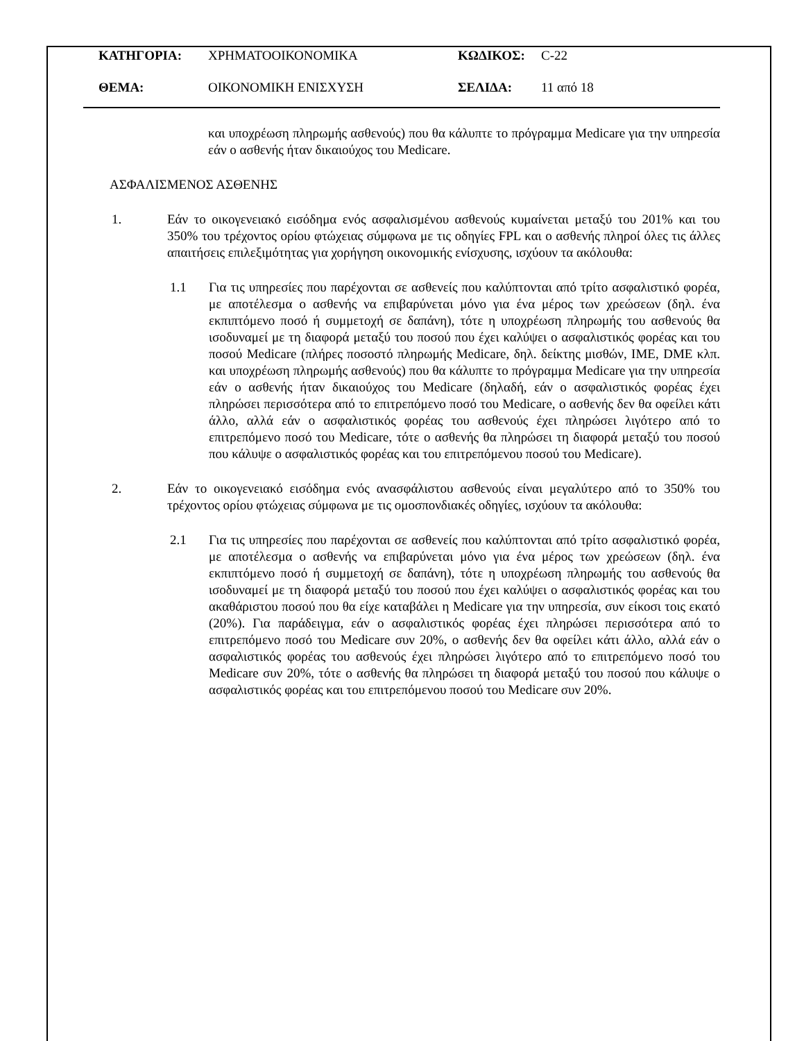ΚΑΤΗΓΟΡΙΑ: ΧΡΗΜΑΤΟΟΙΚΟΝΟΜΙΚΑ ΚΩΔΙΚΟΣ: C-22
ΘΕΜΑ: ΟΙΚΟΝΟΜΙΚΗ ΕΝΙΣΧΥΣΗ ΣΕΛΙΔΑ: 11 από 18
και υποχρέωση πληρωμής ασθενούς) που θα κάλυπτε το πρόγραμμα Medicare για την υπηρεσία εάν ο ασθενής ήταν δικαιούχος του Medicare.
ΑΣΦΑΛΙΣΜΕΝΟΣ ΑΣΘΕΝΗΣ
1. Εάν το οικογενειακό εισόδημα ενός ασφαλισμένου ασθενούς κυμαίνεται μεταξύ του 201% και του 350% του τρέχοντος ορίου φτώχειας σύμφωνα με τις οδηγίες FPL και ο ασθενής πληροί όλες τις άλλες απαιτήσεις επιλεξιμότητας για χορήγηση οικονομικής ενίσχυσης, ισχύουν τα ακόλουθα:
1.1 Για τις υπηρεσίες που παρέχονται σε ασθενείς που καλύπτονται από τρίτο ασφαλιστικό φορέα, με αποτέλεσμα ο ασθενής να επιβαρύνεται μόνο για ένα μέρος των χρεώσεων (δηλ. ένα εκπιπτόμενο ποσό ή συμμετοχή σε δαπάνη), τότε η υποχρέωση πληρωμής του ασθενούς θα ισοδυναμεί με τη διαφορά μεταξύ του ποσού που έχει καλύψει ο ασφαλιστικός φορέας και του ποσού Medicare (πλήρες ποσοστό πληρωμής Medicare, δηλ. δείκτης μισθών, IME, DME κλπ. και υποχρέωση πληρωμής ασθενούς) που θα κάλυπτε το πρόγραμμα Medicare για την υπηρεσία εάν ο ασθενής ήταν δικαιούχος του Medicare (δηλαδή, εάν ο ασφαλιστικός φορέας έχει πληρώσει περισσότερα από το επιτρεπόμενο ποσό του Medicare, ο ασθενής δεν θα οφείλει κάτι άλλο, αλλά εάν ο ασφαλιστικός φορέας του ασθενούς έχει πληρώσει λιγότερο από το επιτρεπόμενο ποσό του Medicare, τότε ο ασθενής θα πληρώσει τη διαφορά μεταξύ του ποσού που κάλυψε ο ασφαλιστικός φορέας και του επιτρεπόμενου ποσού του Medicare).
2. Εάν το οικογενειακό εισόδημα ενός ανασφάλιστου ασθενούς είναι μεγαλύτερο από το 350% του τρέχοντος ορίου φτώχειας σύμφωνα με τις ομοσπονδιακές οδηγίες, ισχύουν τα ακόλουθα:
2.1 Για τις υπηρεσίες που παρέχονται σε ασθενείς που καλύπτονται από τρίτο ασφαλιστικό φορέα, με αποτέλεσμα ο ασθενής να επιβαρύνεται μόνο για ένα μέρος των χρεώσεων (δηλ. ένα εκπιπτόμενο ποσό ή συμμετοχή σε δαπάνη), τότε η υποχρέωση πληρωμής του ασθενούς θα ισοδυναμεί με τη διαφορά μεταξύ του ποσού που έχει καλύψει ο ασφαλιστικός φορέας και του ακαθάριστου ποσού που θα είχε καταβάλει η Medicare για την υπηρεσία, συν είκοσι τοις εκατό (20%). Για παράδειγμα, εάν ο ασφαλιστικός φορέας έχει πληρώσει περισσότερα από το επιτρεπόμενο ποσό του Medicare συν 20%, ο ασθενής δεν θα οφείλει κάτι άλλο, αλλά εάν ο ασφαλιστικός φορέας του ασθενούς έχει πληρώσει λιγότερο από το επιτρεπόμενο ποσό του Medicare συν 20%, τότε ο ασθενής θα πληρώσει τη διαφορά μεταξύ του ποσού που κάλυψε ο ασφαλιστικός φορέας και του επιτρεπόμενου ποσού του Medicare συν 20%.